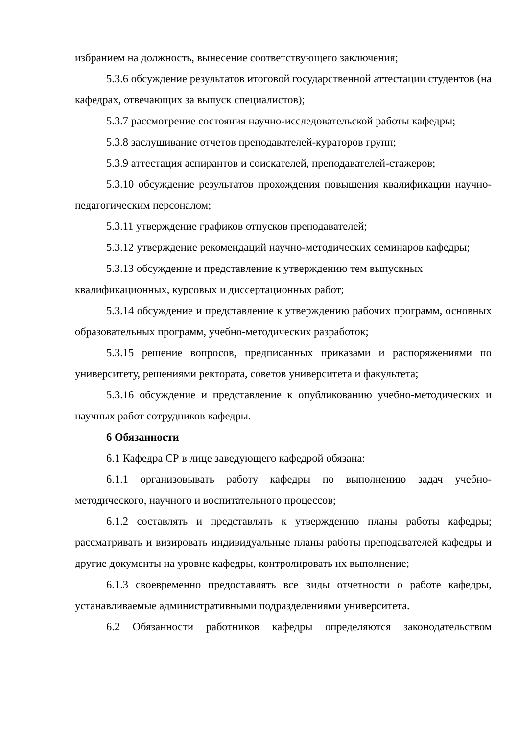избранием на должность, вынесение соответствующего заключения;
5.3.6 обсуждение результатов итоговой государственной аттестации студентов (на кафедрах, отвечающих за выпуск специалистов);
5.3.7 рассмотрение состояния научно-исследовательской работы кафедры;
5.3.8 заслушивание отчетов преподавателей-кураторов групп;
5.3.9 аттестация аспирантов и соискателей, преподавателей-стажеров;
5.3.10 обсуждение результатов прохождения повышения квалификации научно-педагогическим персоналом;
5.3.11 утверждение графиков отпусков преподавателей;
5.3.12 утверждение рекомендаций научно-методических семинаров кафедры;
5.3.13 обсуждение и представление к утверждению тем выпускных квалификационных, курсовых и диссертационных работ;
5.3.14 обсуждение и представление к утверждению рабочих программ, основных образовательных программ, учебно-методических разработок;
5.3.15 решение вопросов, предписанных приказами и распоряжениями по университету, решениями ректората, советов университета и факультета;
5.3.16 обсуждение и представление к опубликованию учебно-методических и научных работ сотрудников кафедры.
6 Обязанности
6.1 Кафедра СР в лице заведующего кафедрой обязана:
6.1.1 организовывать работу кафедры по выполнению задач учебно-методического, научного и воспитательного процессов;
6.1.2 составлять и представлять к утверждению планы работы кафедры; рассматривать и визировать индивидуальные планы работы преподавателей кафедры и другие документы на уровне кафедры, контролировать их выполнение;
6.1.3 своевременно предоставлять все виды отчетности о работе кафедры, устанавливаемые административными подразделениями университета.
6.2 Обязанности работников кафедры определяются законодательством